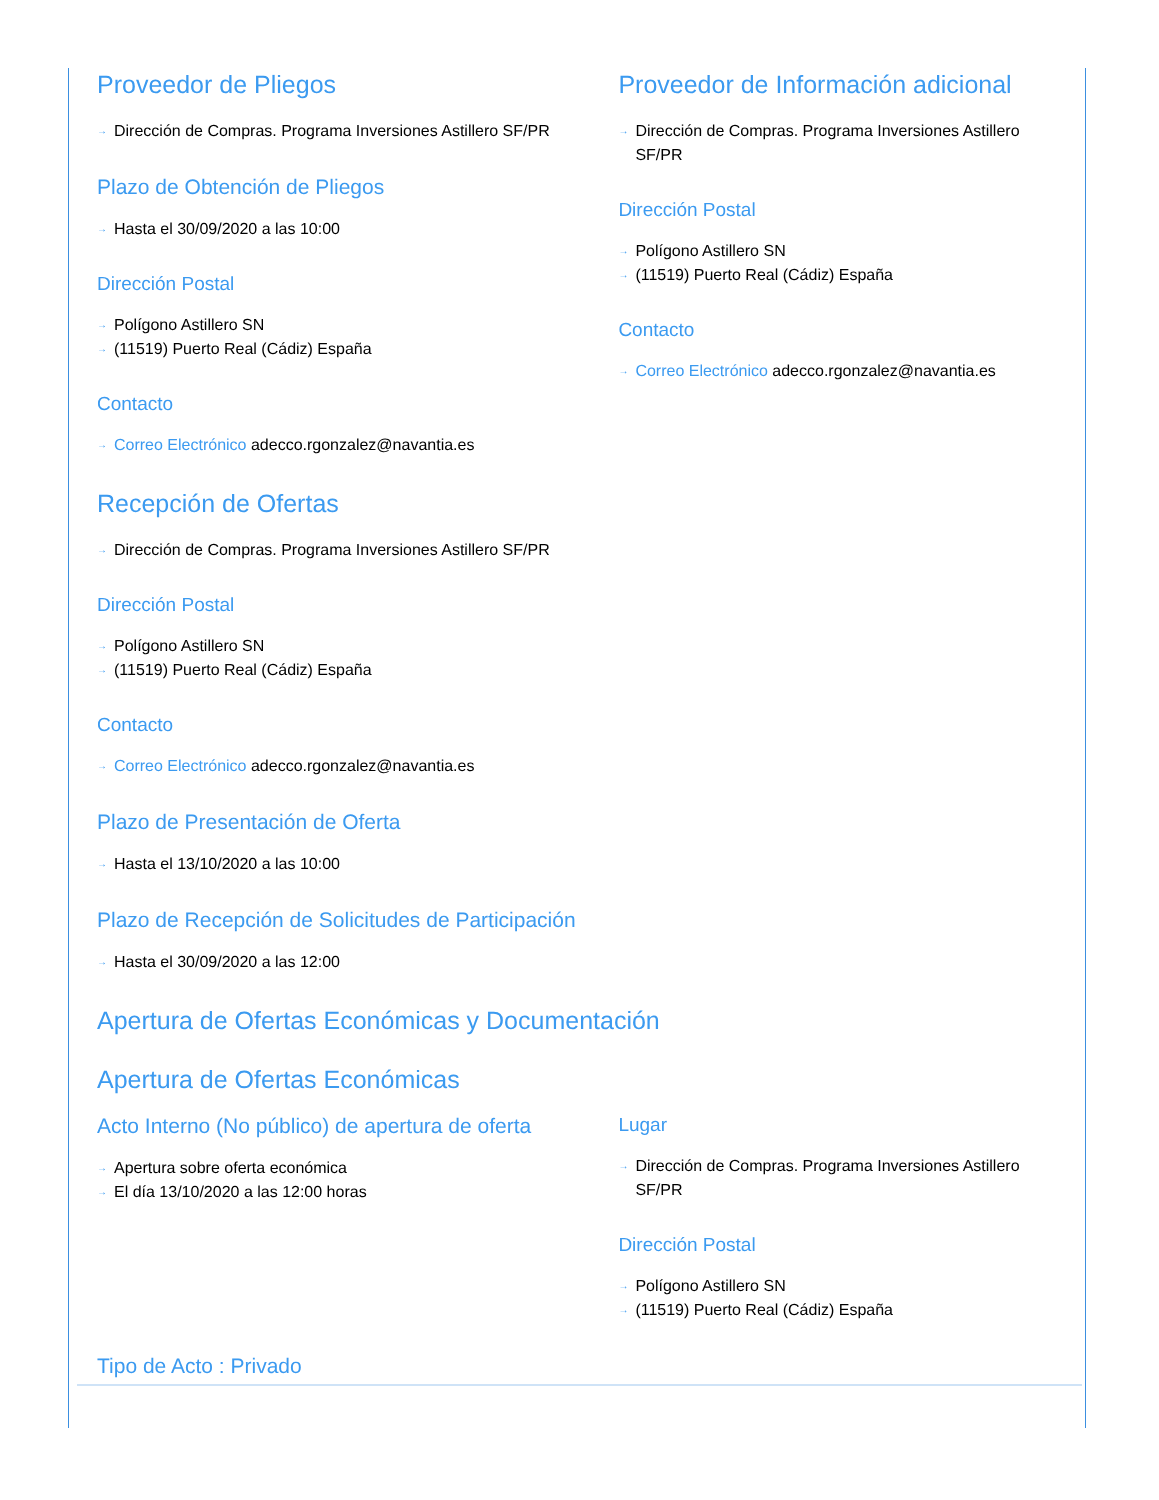Proveedor de Pliegos
→ Dirección de Compras. Programa Inversiones Astillero SF/PR
Plazo de Obtención de Pliegos
→ Hasta el 30/09/2020 a las 10:00
Dirección Postal
→ Polígono Astillero SN
→ (11519) Puerto Real (Cádiz) España
Contacto
→ Correo Electrónico adecco.rgonzalez@navantia.es
Proveedor de Información adicional
→ Dirección de Compras. Programa Inversiones Astillero SF/PR
Dirección Postal
→ Polígono Astillero SN
→ (11519) Puerto Real (Cádiz) España
Contacto
→ Correo Electrónico adecco.rgonzalez@navantia.es
Recepción de Ofertas
→ Dirección de Compras. Programa Inversiones Astillero SF/PR
Dirección Postal
→ Polígono Astillero SN
→ (11519) Puerto Real (Cádiz) España
Contacto
→ Correo Electrónico adecco.rgonzalez@navantia.es
Plazo de Presentación de Oferta
→ Hasta el 13/10/2020 a las 10:00
Plazo de Recepción de Solicitudes de Participación
→ Hasta el 30/09/2020 a las 12:00
Apertura de Ofertas Económicas y Documentación
Apertura de Ofertas Económicas
Acto Interno (No público) de apertura de oferta
→ Apertura sobre oferta económica
→ El día 13/10/2020 a las 12:00 horas
Lugar
→ Dirección de Compras. Programa Inversiones Astillero SF/PR
Dirección Postal
→ Polígono Astillero SN
→ (11519) Puerto Real (Cádiz) España
Tipo de Acto : Privado